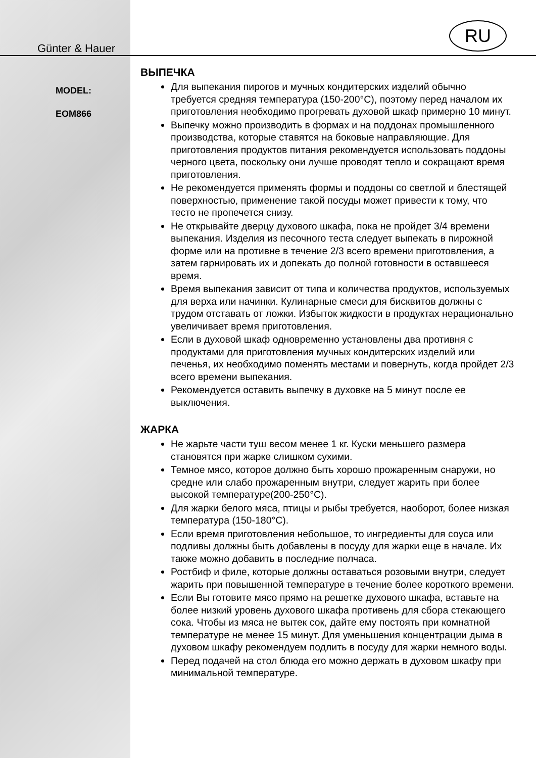RU
Günter & Hauer
MODEL:
EOM866
ВЫПЕЧКА
Для выпекания пирогов и мучных кондитерских изделий обычно требуется средняя температура (150-200°C), поэтому перед началом их приготовления необходимо прогревать духовой шкаф примерно 10 минут.
Выпечку можно производить в формах и на поддонах промышленного производства, которые ставятся на боковые направляющие. Для приготовления продуктов питания рекомендуется использовать поддоны черного цвета, поскольку они лучше проводят тепло и сокращают время приготовления.
Не рекомендуется применять формы и поддоны со светлой и блестящей поверхностью, применение такой посуды может привести к тому, что тесто не пропечется снизу.
Не открывайте дверцу духового шкафа, пока не пройдет 3/4 времени выпекания. Изделия из песочного теста следует выпекать в пирожной форме или на противне в течение 2/3 всего времени приготовления, а затем гарнировать их и допекать до полной готовности в оставшееся время.
Время выпекания зависит от типа и количества продуктов, используемых для верха или начинки. Кулинарные смеси для бисквитов должны с трудом отставать от ложки. Избыток жидкости в продуктах нерационально увеличивает время приготовления.
Если в духовой шкаф одновременно установлены два противня с продуктами для приготовления мучных кондитерских изделий или печенья, их необходимо поменять местами и повернуть, когда пройдет 2/3 всего времени выпекания.
Рекомендуется оставить выпечку в духовке на 5 минут после ее выключения.
ЖАРКА
Не жарьте части туш весом менее 1 кг. Куски меньшего размера становятся при жарке слишком сухими.
Темное мясо, которое должно быть хорошо прожаренным снаружи, но средне или слабо прожаренным внутри, следует жарить при более высокой температуре(200-250°C).
Для жарки белого мяса, птицы и рыбы требуется, наоборот, более низкая температура (150-180°C).
Если время приготовления небольшое, то ингредиенты для соуса или подливы должны быть добавлены в посуду для жарки еще в начале. Их также можно добавить в последние полчаса.
Ростбиф и филе, которые должны оставаться розовыми внутри, следует жарить при повышенной температуре в течение более короткого времени.
Если Вы готовите мясо прямо на решетке духового шкафа, вставьте на более низкий уровень духового шкафа противень для сбора стекающего сока. Чтобы из мяса не вытек сок, дайте ему постоять при комнатной температуре не менее 15 минут. Для уменьшения концентрации дыма в духовом шкафу рекомендуем подлить в посуду для жарки немного воды.
Перед подачей на стол блюда его можно держать в духовом шкафу при минимальной температуре.